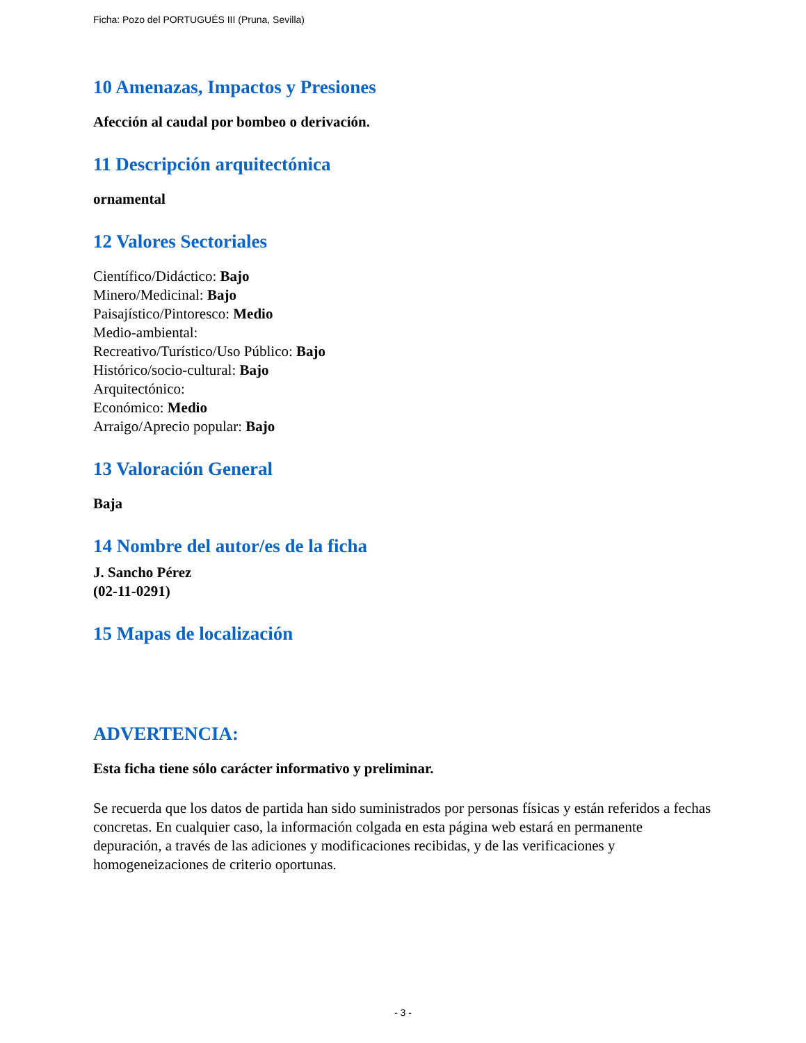Ficha: Pozo del PORTUGUÉS III (Pruna, Sevilla)
10 Amenazas, Impactos y Presiones
Afección al caudal por bombeo o derivación.
11 Descripción arquitectónica
ornamental
12 Valores Sectoriales
Científico/Didáctico: Bajo
Minero/Medicinal: Bajo
Paisajístico/Pintoresco: Medio
Medio-ambiental:
Recreativo/Turístico/Uso Público: Bajo
Histórico/socio-cultural: Bajo
Arquitectónico:
Económico: Medio
Arraigo/Aprecio popular: Bajo
13 Valoración General
Baja
14 Nombre del autor/es de la ficha
J. Sancho Pérez
(02-11-0291)
15 Mapas de localización
ADVERTENCIA:
Esta ficha tiene sólo carácter informativo y preliminar.
Se recuerda que los datos de partida han sido suministrados por personas físicas y están referidos a fechas concretas. En cualquier caso, la información colgada en esta página web estará en permanente depuración, a través de las adiciones y modificaciones recibidas, y de las verificaciones y homogeneizaciones de criterio oportunas.
- 3 -